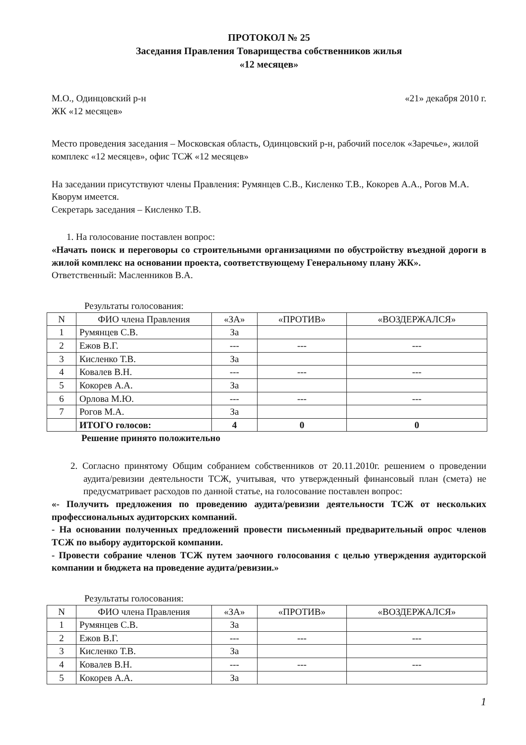ПРОТОКОЛ № 25
Заседания Правления Товарищества собственников жилья
«12 месяцев»
М.О., Одинцовский р-н
ЖК «12 месяцев»
«21» декабря 2010 г.
Место проведения заседания – Московская область, Одинцовский р-н, рабочий поселок «Заречье», жилой комплекс «12 месяцев», офис ТСЖ «12 месяцев»
На заседании присутствуют члены Правления: Румянцев С.В., Кисленко Т.В., Кокорев А.А., Рогов М.А.
Кворум имеется.
Секретарь заседания – Кисленко Т.В.
1. На голосование поставлен вопрос:
«Начать поиск и переговоры со строительными организациями по обустройству въездной дороги в жилой комплекс на основании проекта, соответствующему Генеральному плану ЖК».
Ответственный: Масленников В.А.
Результаты голосования:
| N | ФИО члена Правления | «ЗА» | «ПРОТИВ» | «ВОЗДЕРЖАЛСЯ» |
| --- | --- | --- | --- | --- |
| 1 | Румянцев С.В. | За | | |
| 2 | Ежов В.Г. | --- | --- | --- |
| 3 | Кисленко Т.В. | За | | |
| 4 | Ковалев В.Н. | --- | --- | --- |
| 5 | Кокорев А.А. | За | | |
| 6 | Орлова М.Ю. | --- | --- | --- |
| 7 | Рогов М.А. | За | | |
| | ИТОГО голосов: | 4 | 0 | 0 |
Решение принято положительно
2. Согласно принятому Общим собранием собственников от 20.11.2010г. решением о проведении аудита/ревизии деятельности ТСЖ, учитывая, что утвержденный финансовый план (смета) не предусматривает расходов по данной статье, на голосование поставлен вопрос:
«- Получить предложения по проведению аудита/ревизии деятельности ТСЖ от нескольких профессиональных аудиторских компаний.
- На основании полученных предложений провести письменный предварительный опрос членов ТСЖ по выбору аудиторской компании.
- Провести собрание членов ТСЖ путем заочного голосования с целью утверждения аудиторской компании и бюджета на проведение аудита/ревизии.»
Результаты голосования:
| N | ФИО члена Правления | «ЗА» | «ПРОТИВ» | «ВОЗДЕРЖАЛСЯ» |
| --- | --- | --- | --- | --- |
| 1 | Румянцев С.В. | За | | |
| 2 | Ежов В.Г. | --- | --- | --- |
| 3 | Кисленко Т.В. | За | | |
| 4 | Ковалев В.Н. | --- | --- | --- |
| 5 | Кокорев А.А. | За | | |
1